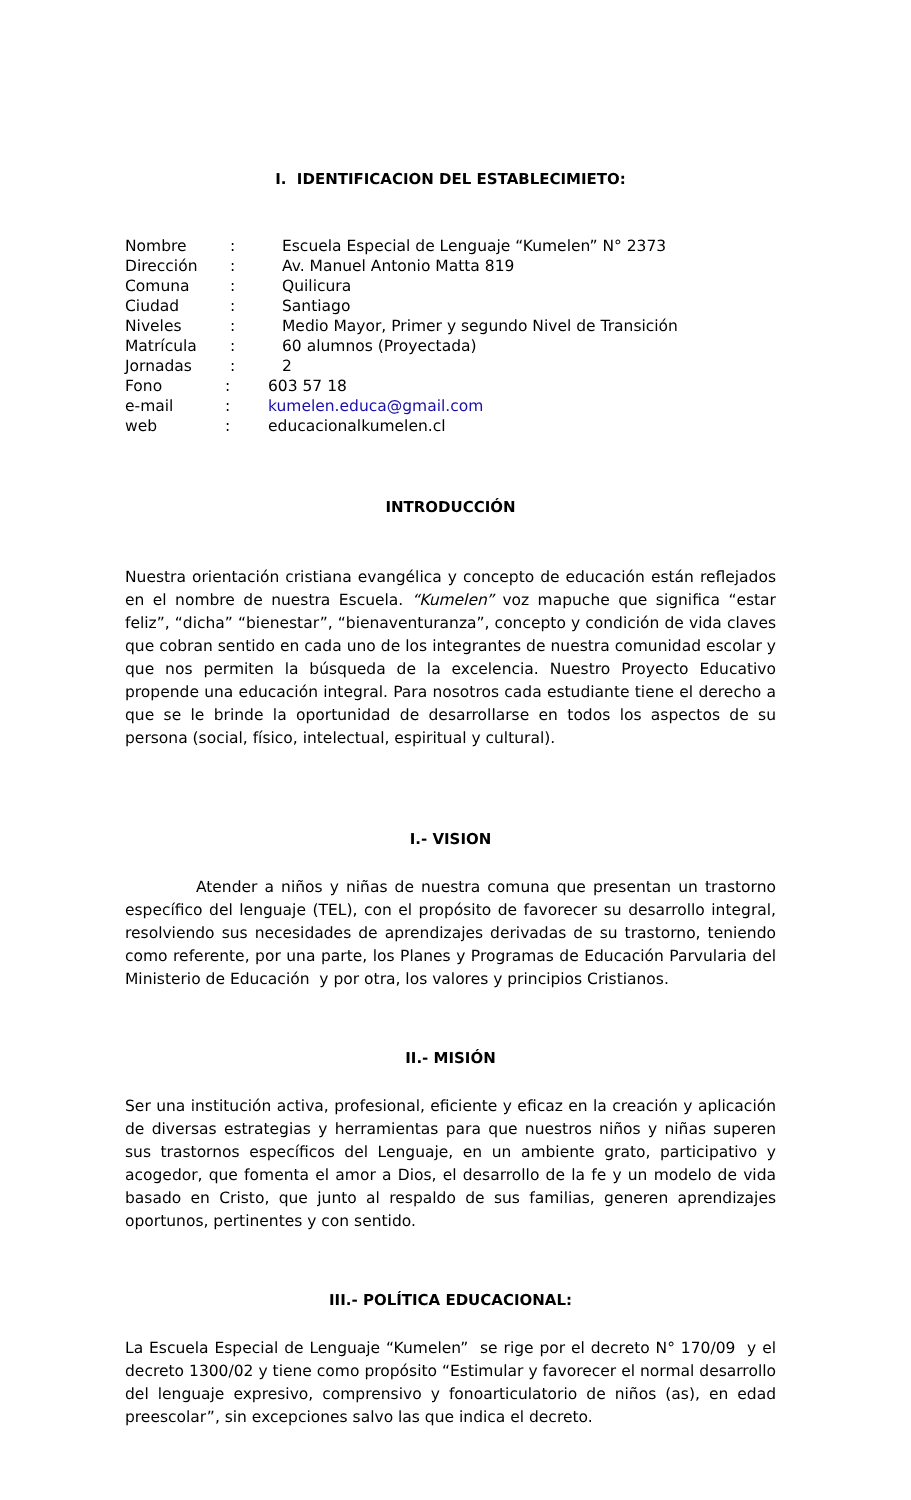I. IDENTIFICACION DEL ESTABLECIMIETO:
Nombre: Escuela Especial de Lenguaje “Kumelen” N° 2373
Dirección: Av. Manuel Antonio Matta 819
Comuna: Quilicura
Ciudad: Santiago
Niveles: Medio Mayor, Primer y segundo Nivel de Transición
Matrícula: 60 alumnos (Proyectada)
Jornadas: 2
Fono: 603 57 18
e-mail: kumelen.educa@gmail.com
web: educacionalkumelen.cl
INTRODUCCIÓN
Nuestra orientación cristiana evangélica y concepto de educación están reflejados en el nombre de nuestra Escuela. “Kumelen” voz mapuche que significa “estar feliz”, “dicha” “bienestar”, “bienaventuranza”, concepto y condición de vida claves que cobran sentido en cada uno de los integrantes de nuestra comunidad escolar y que nos permiten la búsqueda de la excelencia. Nuestro Proyecto Educativo propende una educación integral. Para nosotros cada estudiante tiene el derecho a que se le brinde la oportunidad de desarrollarse en todos los aspectos de su persona (social, físico, intelectual, espiritual y cultural).
I.- VISION
Atender a niños y niñas de nuestra comuna que presentan un trastorno específico del lenguaje (TEL), con el propósito de favorecer su desarrollo integral, resolviendo sus necesidades de aprendizajes derivadas de su trastorno, teniendo como referente, por una parte, los Planes y Programas de Educación Parvularia del Ministerio de Educación y por otra, los valores y principios Cristianos.
II.- MISIÓN
Ser una institución activa, profesional, eficiente y eficaz en la creación y aplicación de diversas estrategias y herramientas para que nuestros niños y niñas superen sus trastornos específicos del Lenguaje, en un ambiente grato, participativo y acogedor, que fomenta el amor a Dios, el desarrollo de la fe y un modelo de vida basado en Cristo, que junto al respaldo de sus familias, generen aprendizajes oportunos, pertinentes y con sentido.
III.- POLÍTICA EDUCACIONAL:
La Escuela Especial de Lenguaje “Kumelen” se rige por el decreto N° 170/09 y el decreto 1300/02 y tiene como propósito “Estimular y favorecer el normal desarrollo del lenguaje expresivo, comprensivo y fonoarticulatorio de niños (as), en edad preescolar”, sin excepciones salvo las que indica el decreto.